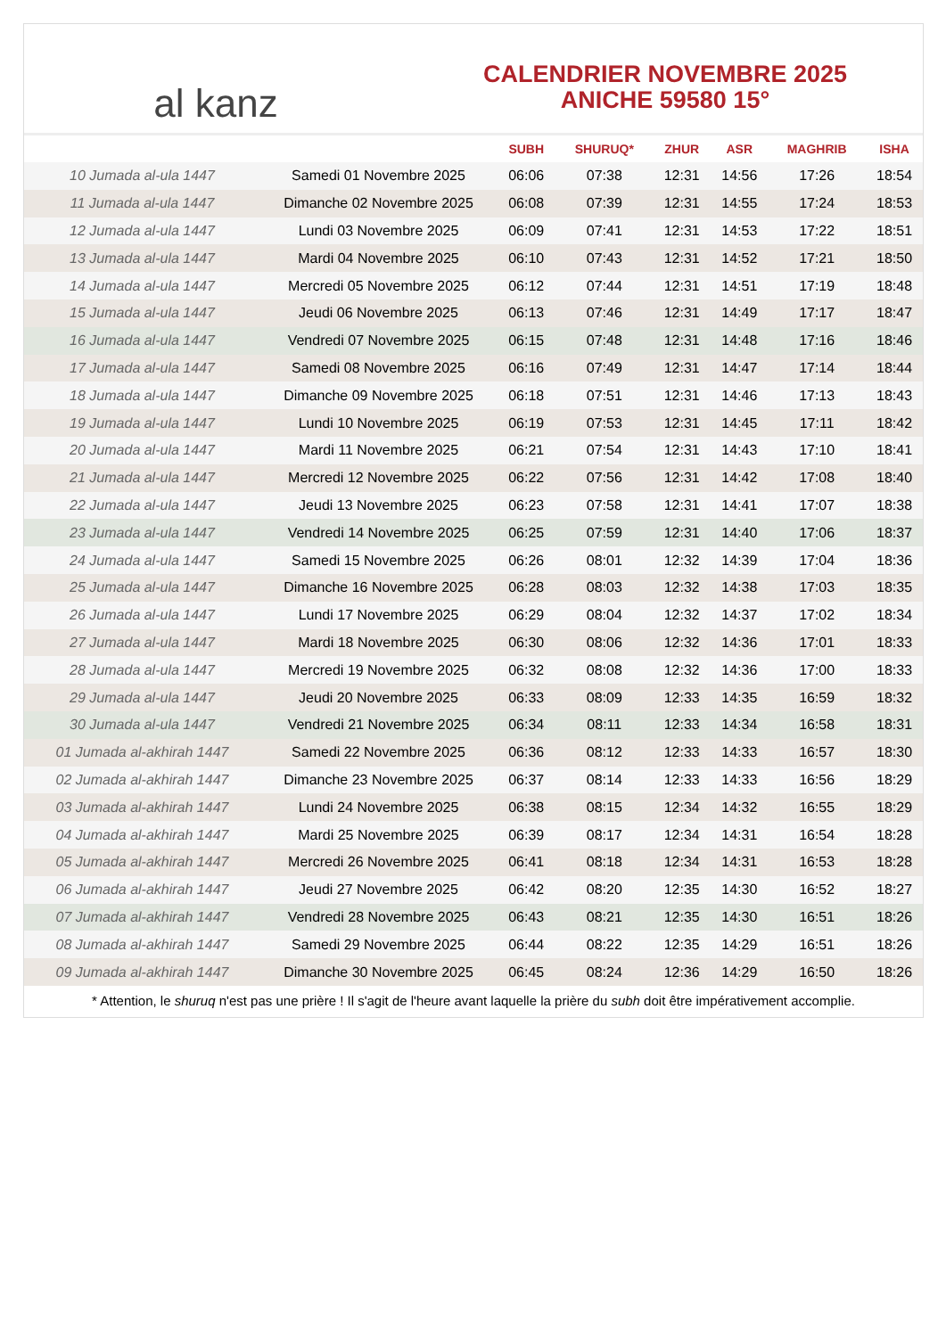al kanz
CALENDRIER NOVEMBRE 2025
ANICHE 59580 15°
| | | SUBH | SHURUQ* | ZHUR | ASR | MAGHRIB | ISHA |
| --- | --- | --- | --- | --- | --- | --- | --- |
| 10 Jumada al-ula 1447 | Samedi 01 Novembre 2025 | 06:06 | 07:38 | 12:31 | 14:56 | 17:26 | 18:54 |
| 11 Jumada al-ula 1447 | Dimanche 02 Novembre 2025 | 06:08 | 07:39 | 12:31 | 14:55 | 17:24 | 18:53 |
| 12 Jumada al-ula 1447 | Lundi 03 Novembre 2025 | 06:09 | 07:41 | 12:31 | 14:53 | 17:22 | 18:51 |
| 13 Jumada al-ula 1447 | Mardi 04 Novembre 2025 | 06:10 | 07:43 | 12:31 | 14:52 | 17:21 | 18:50 |
| 14 Jumada al-ula 1447 | Mercredi 05 Novembre 2025 | 06:12 | 07:44 | 12:31 | 14:51 | 17:19 | 18:48 |
| 15 Jumada al-ula 1447 | Jeudi 06 Novembre 2025 | 06:13 | 07:46 | 12:31 | 14:49 | 17:17 | 18:47 |
| 16 Jumada al-ula 1447 | Vendredi 07 Novembre 2025 | 06:15 | 07:48 | 12:31 | 14:48 | 17:16 | 18:46 |
| 17 Jumada al-ula 1447 | Samedi 08 Novembre 2025 | 06:16 | 07:49 | 12:31 | 14:47 | 17:14 | 18:44 |
| 18 Jumada al-ula 1447 | Dimanche 09 Novembre 2025 | 06:18 | 07:51 | 12:31 | 14:46 | 17:13 | 18:43 |
| 19 Jumada al-ula 1447 | Lundi 10 Novembre 2025 | 06:19 | 07:53 | 12:31 | 14:45 | 17:11 | 18:42 |
| 20 Jumada al-ula 1447 | Mardi 11 Novembre 2025 | 06:21 | 07:54 | 12:31 | 14:43 | 17:10 | 18:41 |
| 21 Jumada al-ula 1447 | Mercredi 12 Novembre 2025 | 06:22 | 07:56 | 12:31 | 14:42 | 17:08 | 18:40 |
| 22 Jumada al-ula 1447 | Jeudi 13 Novembre 2025 | 06:23 | 07:58 | 12:31 | 14:41 | 17:07 | 18:38 |
| 23 Jumada al-ula 1447 | Vendredi 14 Novembre 2025 | 06:25 | 07:59 | 12:31 | 14:40 | 17:06 | 18:37 |
| 24 Jumada al-ula 1447 | Samedi 15 Novembre 2025 | 06:26 | 08:01 | 12:32 | 14:39 | 17:04 | 18:36 |
| 25 Jumada al-ula 1447 | Dimanche 16 Novembre 2025 | 06:28 | 08:03 | 12:32 | 14:38 | 17:03 | 18:35 |
| 26 Jumada al-ula 1447 | Lundi 17 Novembre 2025 | 06:29 | 08:04 | 12:32 | 14:37 | 17:02 | 18:34 |
| 27 Jumada al-ula 1447 | Mardi 18 Novembre 2025 | 06:30 | 08:06 | 12:32 | 14:36 | 17:01 | 18:33 |
| 28 Jumada al-ula 1447 | Mercredi 19 Novembre 2025 | 06:32 | 08:08 | 12:32 | 14:36 | 17:00 | 18:33 |
| 29 Jumada al-ula 1447 | Jeudi 20 Novembre 2025 | 06:33 | 08:09 | 12:33 | 14:35 | 16:59 | 18:32 |
| 30 Jumada al-ula 1447 | Vendredi 21 Novembre 2025 | 06:34 | 08:11 | 12:33 | 14:34 | 16:58 | 18:31 |
| 01 Jumada al-akhirah 1447 | Samedi 22 Novembre 2025 | 06:36 | 08:12 | 12:33 | 14:33 | 16:57 | 18:30 |
| 02 Jumada al-akhirah 1447 | Dimanche 23 Novembre 2025 | 06:37 | 08:14 | 12:33 | 14:33 | 16:56 | 18:29 |
| 03 Jumada al-akhirah 1447 | Lundi 24 Novembre 2025 | 06:38 | 08:15 | 12:34 | 14:32 | 16:55 | 18:29 |
| 04 Jumada al-akhirah 1447 | Mardi 25 Novembre 2025 | 06:39 | 08:17 | 12:34 | 14:31 | 16:54 | 18:28 |
| 05 Jumada al-akhirah 1447 | Mercredi 26 Novembre 2025 | 06:41 | 08:18 | 12:34 | 14:31 | 16:53 | 18:28 |
| 06 Jumada al-akhirah 1447 | Jeudi 27 Novembre 2025 | 06:42 | 08:20 | 12:35 | 14:30 | 16:52 | 18:27 |
| 07 Jumada al-akhirah 1447 | Vendredi 28 Novembre 2025 | 06:43 | 08:21 | 12:35 | 14:30 | 16:51 | 18:26 |
| 08 Jumada al-akhirah 1447 | Samedi 29 Novembre 2025 | 06:44 | 08:22 | 12:35 | 14:29 | 16:51 | 18:26 |
| 09 Jumada al-akhirah 1447 | Dimanche 30 Novembre 2025 | 06:45 | 08:24 | 12:36 | 14:29 | 16:50 | 18:26 |
* Attention, le shuruq n'est pas une prière ! Il s'agit de l'heure avant laquelle la prière du subh doit être impérativement accomplie.